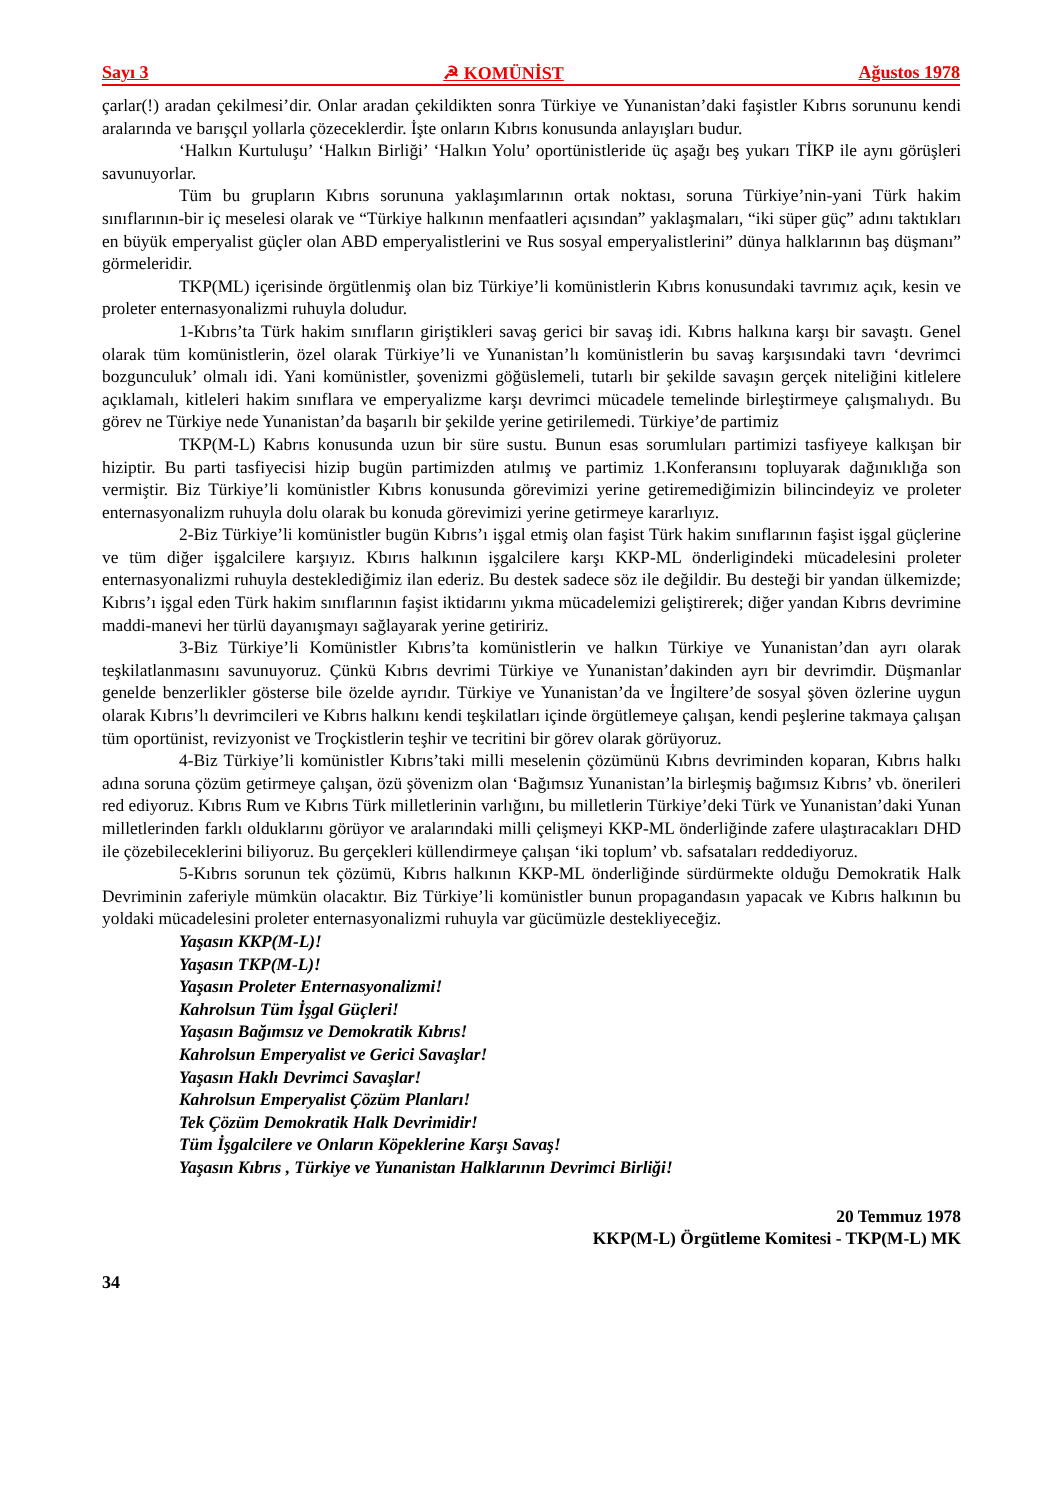Sayı 3 ☭ KOMÜNİST Ağustos 1978
çarlar(!) aradan çekilmesi’dir. Onlar aradan çekildikten sonra Türkiye ve Yunanistan’daki faşistler Kıbrıs sorununu kendi aralarında ve barışçıl yollarla çözeceklerdir. İşte onların Kıbrıs konusunda anlayışları budur.
‘Halkın Kurtuluşu’ ‘Halkın Birliği’ ‘Halkın Yolu’ oportünistleride üç aşağı beş yukarı TİKP ile aynı görüşleri savunuyorlar.
Tüm bu grupların Kıbrıs sorununa yaklaşımlarının ortak noktası, soruna Türkiye’nin-yani Türk hakim sınıflarının-bir iç meselesi olarak ve “Türkiye halkının menfaatleri açısından” yaklaşmaları, “iki süper güç” adını taktıkları en büyük emperyalist güçler olan ABD emperyalistlerini ve Rus sosyal emperyalistlerini” dünya halklarının baş düşmanı” görmeleridir.
TKP(ML) içerisinde örgütlenmiş olan biz Türkiye’li komünistlerin Kıbrıs konusundaki tavrımız açık, kesin ve proleter enternasyonalizmi ruhuyla doludur.
1-Kıbrıs’ta Türk hakim sınıfların giriştikleri savaş gerici bir savaş idi. Kıbrıs halkına karşı bir savaştı. Genel olarak tüm komünistlerin, özel olarak Türkiye’li ve Yunanistan’lı komünistlerin bu savaş karşısındaki tavrı ‘devrimci bozgunculuk’ olmalı idi. Yani komünistler, şovenizmi göğüslemeli, tutarlı bir şekilde savaşın gerçek niteliğini kitlelere açıklamalı, kitleleri hakim sınıflara ve emperyalizme karşı devrimci mücadele temelinde birleştirmeye çalışmalıydı. Bu görev ne Türkiye nede Yunanistan’da başarılı bir şekilde yerine getirilemedi. Türkiye’de partimiz
TKP(M-L) Kabrıs konusunda uzun bir süre sustu. Bunun esas sorumluları partimizi tasfiyeye kalkışan bir hiziptir. Bu parti tasfiyecisi hizip bugün partimizden atılmış ve partimiz 1.Konferansını topluyarak dağınıklığa son vermiştir. Biz Türkiye’li komünistler Kıbrıs konusunda görevimizi yerine getiremediğimizin bilincindeyiz ve proleter enternasyonalizm ruhuyla dolu olarak bu konuda görevimizi yerine getirmeye kararlıyız.
2-Biz Türkiye’li komünistler bugün Kıbrıs’ı işgal etmiş olan faşist Türk hakim sınıflarının faşist işgal güçlerine ve tüm diğer işgalcilere karşıyız. Kbırıs halkının işgalcilere karşı KKP-ML önderligindeki mücadelesini proleter enternasyonalizmi ruhuyla desteklediğimiz ilan ederiz. Bu destek sadece söz ile değildir. Bu desteği bir yandan ülkemizde; Kıbrıs’ı işgal eden Türk hakim sınıflarının faşist iktidarını yıkma mücadelemizi geliştirerek; diğer yandan Kıbrıs devrimine maddi-manevi her türlü dayanışmayı sağlayarak yerine getiririz.
3-Biz Türkiye’li Komünistler Kıbrıs’ta komünistlerin ve halkın Türkiye ve Yunanistan’dan ayrı olarak teşkilatlanmasını savunuyoruz. Çünkü Kıbrıs devrimi Türkiye ve Yunanistan’dakinden ayrı bir devrimdir. Düşmanlar genelde benzerlikler gösterse bile özelde ayrıdır. Türkiye ve Yunanistan’da ve İngiltere’de sosyal şöven özlerine uygun olarak Kıbrıs’lı devrimcileri ve Kıbrıs halkını kendi teşkilatları içinde örgütlemeye çalışan, kendi peşlerine takmaya çalışan tüm oportünist, revizyonist ve Troçkistlerin teşhir ve tecritini bir görev olarak görüyoruz.
4-Biz Türkiye’li komünistler Kıbrıs’taki milli meselenin çözümünü Kıbrıs devriminden koparan, Kıbrıs halkı adına soruna çözüm getirmeye çalışan, özü şövenizm olan ‘Bağımsız Yunanistan’la birleşmiş bağımsız Kıbrıs’ vb. önerileri red ediyoruz. Kıbrıs Rum ve Kıbrıs Türk milletlerinin varlığını, bu milletlerin Türkiye’deki Türk ve Yunanistan’daki Yunan milletlerinden farklı olduklarını görüyor ve aralarındaki milli çelişmeyi KKP-ML önderliğinde zafere ulaştıracakları DHD ile çözebileceklerini biliyoruz. Bu gerçekleri küllendirmeye çalışan ‘iki toplum’ vb. safsataları reddediyoruz.
5-Kıbrıs sorunun tek çözümü, Kıbrıs halkının KKP-ML önderliğinde sürdürmekte olduğu Demokratik Halk Devriminin zaferiyle mümkün olacaktır. Biz Türkiye’li komünistler bunun propagandasın yapacak ve Kıbrıs halkının bu yoldaki mücadelesini proleter enternasyonalizmi ruhuyla var gücümüzle destekliyeceğiz.
Yaşasın KKP(M-L)!
Yaşasın TKP(M-L)!
Yaşasın Proleter Enternasyonalizmi!
Kahrolsun Tüm İşgal Güçleri!
Yaşasın Bağımsız ve Demokratik Kıbrıs!
Kahrolsun Emperyalist ve Gerici Savaşlar!
Yaşasın Haklı Devrimci Savaşlar!
Kahrolsun Emperyalist Çözüm Planları!
Tek Çözüm Demokratik Halk Devrimidir!
Tüm İşgalcilere ve Onların Köpeklerine Karşı Savaş!
Yaşasın Kıbrıs , Türkiye ve Yunanistan Halklarının Devrimci Birliği!
20 Temmuz 1978
KKP(M-L) Örgütleme Komitesi - TKP(M-L) MK
34